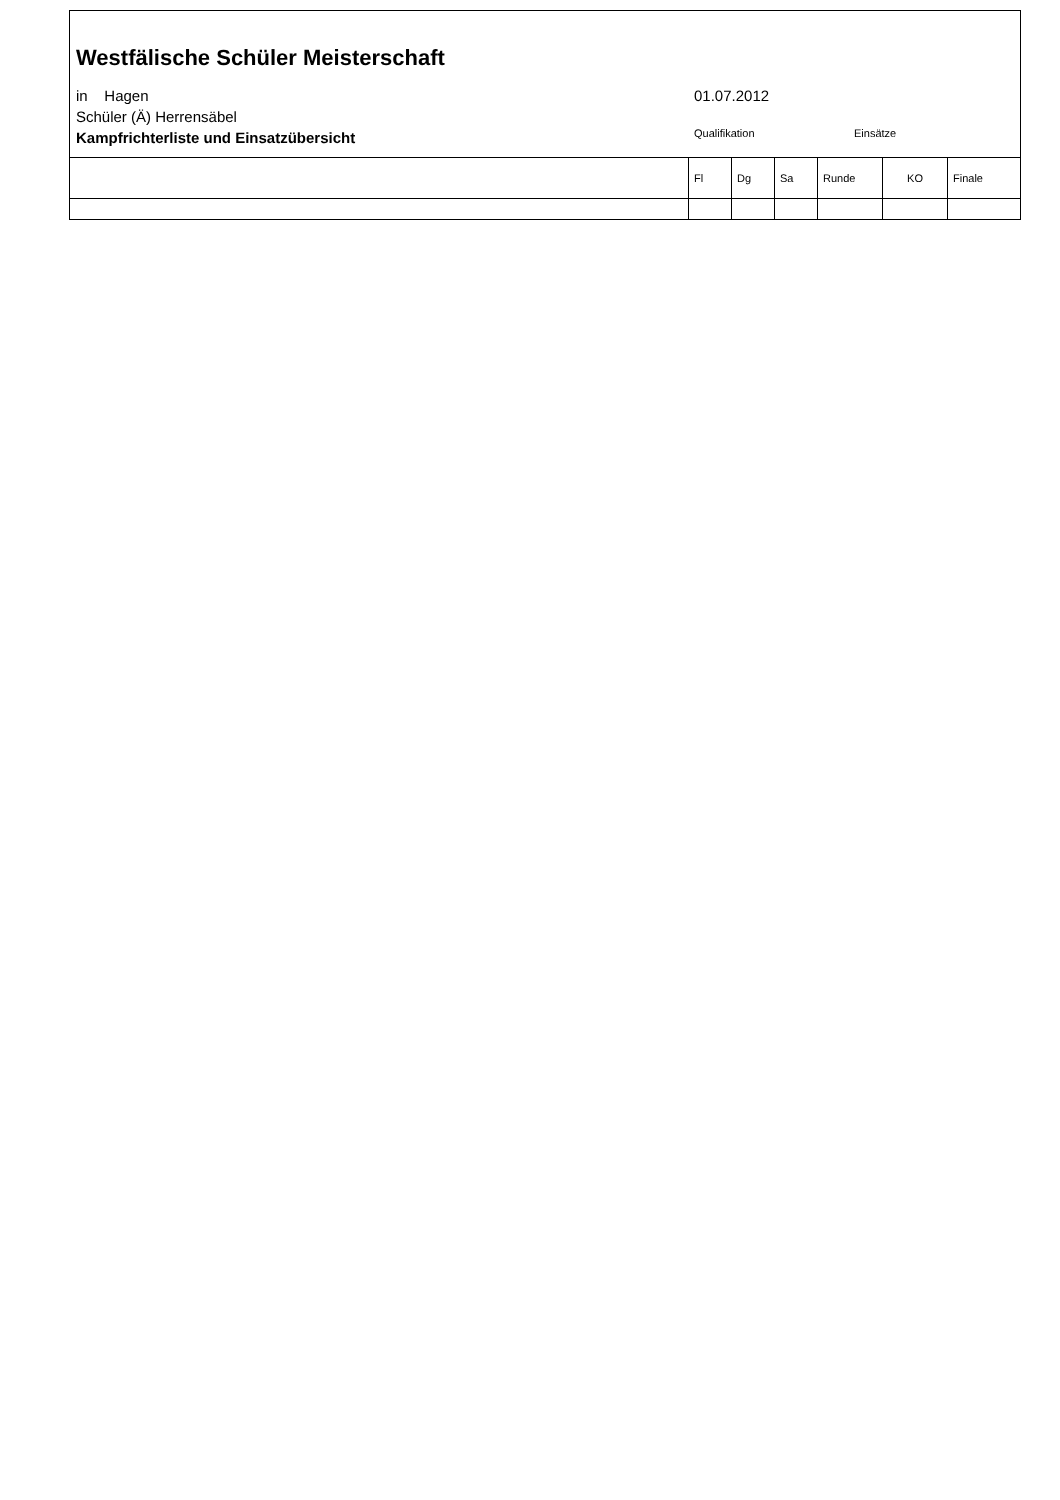Westfälische Schüler Meisterschaft
in Hagen 01.07.2012
Schüler (Ä) Herrensäbel
Kampfrichterliste und Einsatzübersicht
Qualifikation Einsätze
| | Fl | Dg | Sa | Runde | KO | Finale |